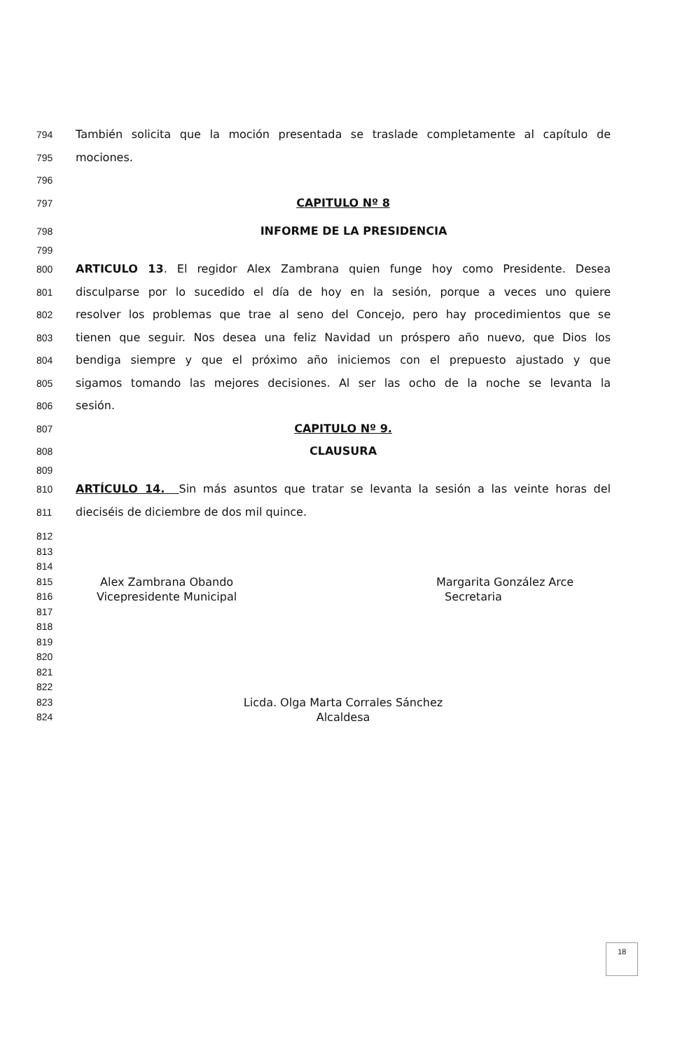794 También solicita que la moción presentada se traslade completamente al capítulo de
795 mociones.
796
797 CAPITULO Nº 8
798 INFORME DE LA PRESIDENCIA
799
800 ARTICULO 13. El regidor Alex Zambrana quien funge hoy como Presidente. Desea
801 disculparse por lo sucedido el día de hoy en la sesión, porque a veces uno quiere
802 resolver los problemas que trae al seno del Concejo, pero hay procedimientos que se
803 tienen que seguir. Nos desea una feliz Navidad un próspero año nuevo, que Dios los
804 bendiga siempre y que el próximo año iniciemos con el prepuesto ajustado y que
805 sigamos tomando las mejores decisiones. Al ser las ocho de la noche se levanta la
806 sesión.
807 CAPITULO Nº 9.
808 CLAUSURA
809
810 ARTÍCULO 14. Sin más asuntos que tratar se levanta la sesión a las veinte horas del
811 dieciséis de diciembre de dos mil quince.
812
813
814
815 Alex Zambrana Obando Margarita González Arce
816 Vicepresidente Municipal Secretaria
817
818
819
820
821
822
823 Licda. Olga Marta Corrales Sánchez
824 Alcaldesa
18